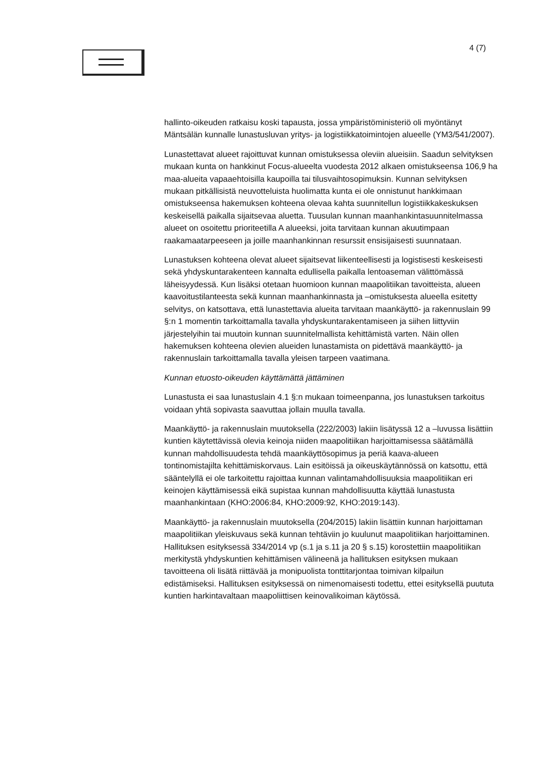4 (7)
hallinto-oikeuden ratkaisu koski tapausta, jossa ympäristöministeriö oli myöntänyt Mäntsälän kunnalle lunastusluvan yritys- ja logistiikkatoimintojen alueelle (YM3/541/2007).
Lunastettavat alueet rajoittuvat kunnan omistuksessa oleviin alueisiin. Saadun selvityksen mukaan kunta on hankkinut Focus-alueelta vuodesta 2012 alkaen omistukseensa 106,9 ha maa-alueita vapaaehtoisilla kaupoilla tai tilusvaihtosopimuksin. Kunnan selvityksen mukaan pitkällisistä neuvotteluista huolimatta kunta ei ole onnistunut hankkimaan omistukseensa hakemuksen kohteena olevaa kahta suunnitellun logistiikkakeskuksen keskeisellä paikalla sijaitsevaa aluetta. Tuusulan kunnan maanhankintasuunnitelmassa alueet on osoitettu prioriteetilla A alueeksi, joita tarvitaan kunnan akuutimpaan raakamaatarpeeseen ja joille maanhankinnan resurssit ensisijaisesti suunnataan.
Lunastuksen kohteena olevat alueet sijaitsevat liikenteellisesti ja logistisesti keskeisesti sekä yhdyskuntarakenteen kannalta edullisella paikalla lentoaseman välittömässä läheisyydessä. Kun lisäksi otetaan huomioon kunnan maapolitiikan tavoitteista, alueen kaavoitustilanteesta sekä kunnan maanhankinnasta ja –omistuksesta alueella esitetty selvitys, on katsottava, että lunastettavia alueita tarvitaan maankäyttö- ja rakennuslain 99 §:n 1 momentin tarkoittamalla tavalla yhdyskuntarakentamiseen ja siihen liittyviin järjestelyihin tai muutoin kunnan suunnitelmallista kehittämistä varten. Näin ollen hakemuksen kohteena olevien alueiden lunastamista on pidettävä maankäyttö- ja rakennuslain tarkoittamalla tavalla yleisen tarpeen vaatimana.
Kunnan etuosto-oikeuden käyttämättä jättäminen
Lunastusta ei saa lunastuslain 4.1 §:n mukaan toimeenpanna, jos lunastuksen tarkoitus voidaan yhtä sopivasta saavuttaa jollain muulla tavalla.
Maankäyttö- ja rakennuslain muutoksella (222/2003) lakiin lisätyssä 12 a –luvussa lisättiin kuntien käytettävissä olevia keinoja niiden maapolitiikan harjoittamisessa säätämällä kunnan mahdollisuudesta tehdä maankäyttösopimus ja periä kaava-alueen tontinomistajilta kehittämiskorvaus. Lain esitöissä ja oikeuskäytännössä on katsottu, että sääntelyllä ei ole tarkoitettu rajoittaa kunnan valintamahdollisuuksia maapolitiikan eri keinojen käyttämisessä eikä supistaa kunnan mahdollisuutta käyttää lunastusta maanhankintaan (KHO:2006:84, KHO:2009:92, KHO:2019:143).
Maankäyttö- ja rakennuslain muutoksella (204/2015) lakiin lisättiin kunnan harjoittaman maapolitiikan yleiskuvaus sekä kunnan tehtäviin jo kuulunut maapolitiikan harjoittaminen. Hallituksen esityksessä 334/2014 vp (s.1 ja s.11 ja 20 § s.15) korostettiin maapolitiikan merkitystä yhdyskuntien kehittämisen välineenä ja hallituksen esityksen mukaan tavoitteena oli lisätä riittävää ja monipuolista tonttitarjontaa toimivan kilpailun edistämiseksi. Hallituksen esityksessä on nimenomaisesti todettu, ettei esityksellä puututa kuntien harkintavaltaan maapoliittisen keinovalikoiman käytössä.